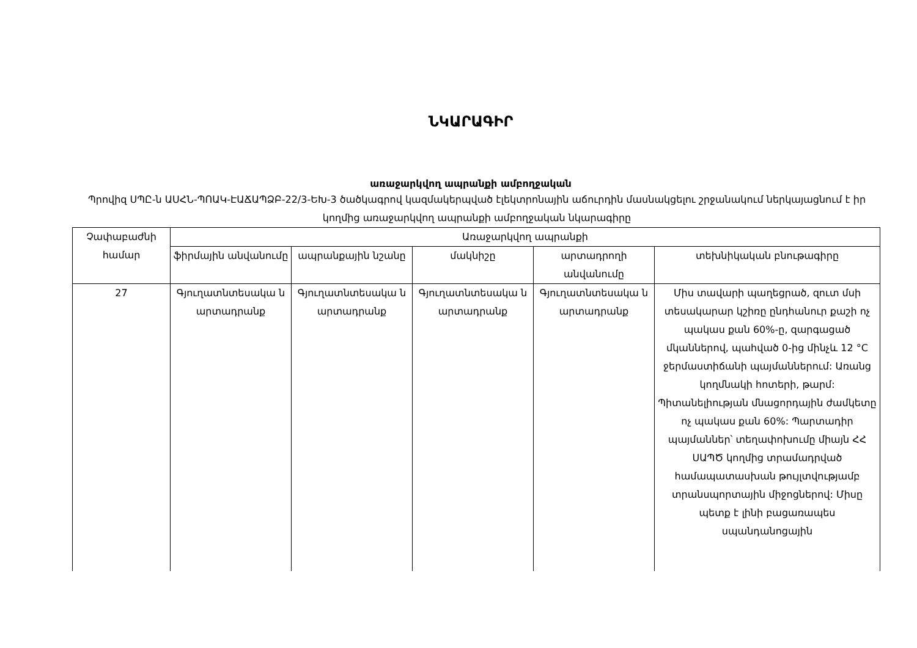ՆԿԱՐԱԳԻՐ
առաջարկվող ապրանքի ամբողջական
Պրովիզ ՍՊԸ-ն ԱՍՀՆ-ՊՈԱԿ-ԷԱՃԱՊՁԲ-22/3-ԵԽ-3 ծածկագրով կազմակերպված էլեկտրոնային աճուրդին մասնակցելու շրջանակում ներկայացնում է իր կողմից առաջարկվող ապրանքի ամբողջական նկարագիրը
| Չափաբաժնի համար | Առաջարկվող ապրանքի | | | | |
| --- | --- | --- | --- | --- | --- |
| | ֆիրմային անվանումը | ապրանքային նշանը | մակնիշը | արտադրողի անվանումը | տեխնիկական բնութագիրը |
| 27 | Գյուղատնտեսակա ն արտադրանք | Գյուղատնտեսակա ն արտադրանք | Գյուղատնտեսակա ն արտադրանք | Գյուղատնտեսակա ն արտադրանք | Միս տավարի պաղեցրած, զուտ մսի տեսակարար կշիռը ընդհանուր քաշի ոչ պակաս քան 60%-ը, զարգացած մկաններով, պահված 0-ից մինչև 12 °C ջերմաստիճանի պայմաններում: Առանց կողմնակի հոտերի, թարմ: Պիտանելիության մնացորդային ժամկետը ոչ պակաս քան 60%: Պարտադիր պայմաններ՝ տեղափոխումը միայն ՀՀ ՍԱՊԾ կողմից տրամադրված համապատասխան թույլտվությամբ տրանսպորտային միջոցներով: Միսը պետք է լինի բացառապես սպանդանոցային |